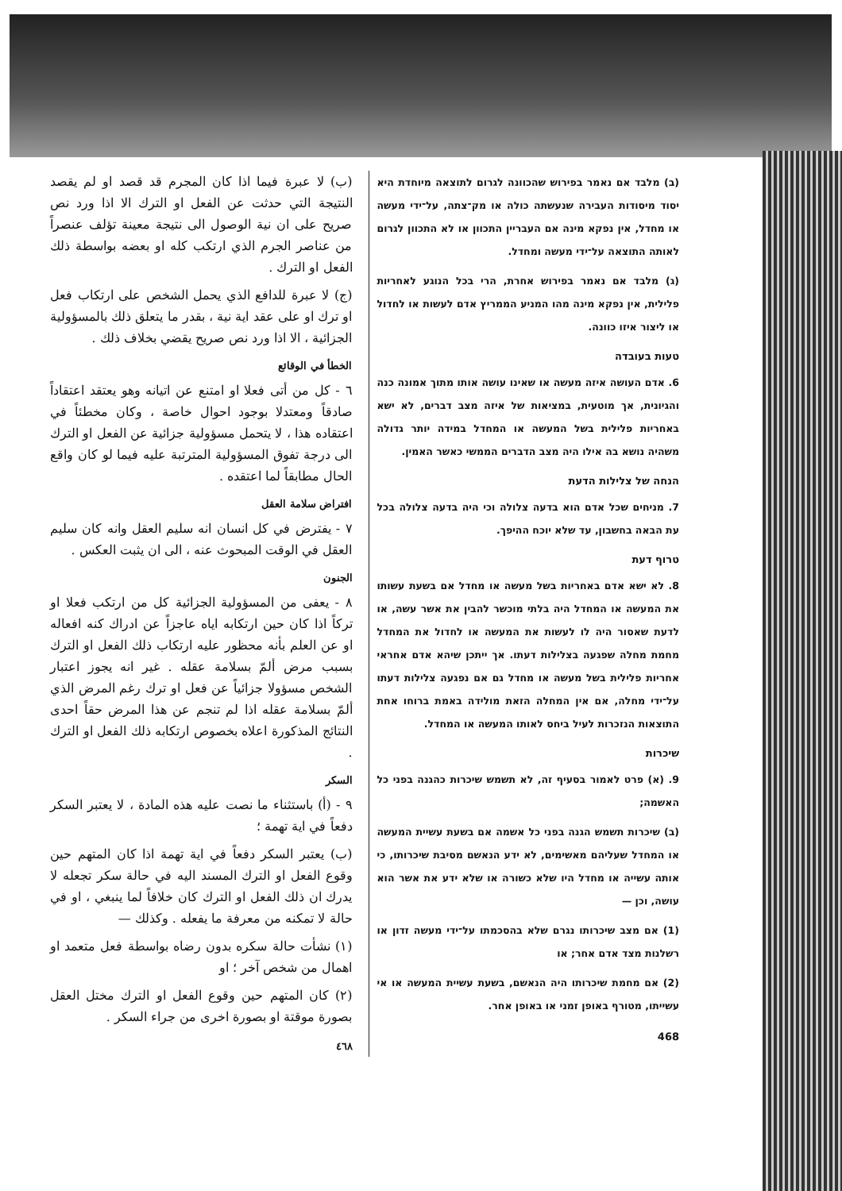(ב) מלבד אם נאמר בפירוש שהכוונה לגרום לתוצאה מיוחדת היא יסוד מיסודות העבירה שנעשתה כולה או מק־צתה, על־ידי מעשה או מחדל, אין נפקא מינה אם העבריין התכוון או לא התכוון לגרום לאותה התוצאה על־ידי מעשה ומחדל.
(ג) מלבד אם נאמר בפירוש אחרת, הרי בכל הנוגע לאחריות פלילית, אין נפקא מינה מהו המניע הממריץ אדם לעשות או לחדול או ליצור איזו כוונה.
טעות בעובדה
6. אדם העושה איזה מעשה או שאינו עושה אותו מתוך אמונה כנה והגיונית, אך מוטעית, במציאות של איזה מצב דברים, לא ישא באחריות פלילית בשל המעשה או המחדל במידה יותר גדולה משהיה נושא בה אילו היה מצב הדברים הממשי כאשר האמין.
הנחה של צלילות הדעת
7. מניחים שכל אדם הוא בדעה צלולה וכי היה בדעה צלולה בכל עת הבאה בחשבון, עד שלא יוכח ההיפך.
טרוף דעת
8. לא ישא אדם באחריות בשל מעשה או מחדל אם בשעת עשותו את המעשה או המחדל היה בלתי מוכשר להבין את אשר עשה, או לדעת שאסור היה לו לעשות את המעשה או לחדול את המחדל מחמת מחלה שפגעה בצלילות דעתו. אך ייתכן שיהא אדם אחראי אחריות פלילית בשל מעשה או מחדל גם אם נפגעה צלילות דעתו על־ידי מחלה, אם אין המחלה הזאת מולידה באמת ברוחו אחת התוצאות הנזכרות לעיל ביחס לאותו המעשה או המחדל.
שיכרות
9. (א) פרט לאמור בסעיף זה, לא תשמש שיכרות כהגנה בפני כל האשמה;
(ב) שיכרות תשמש הגנה בפני כל אשמה אם בשעת עשיית המעשה או המחדל שעליהם מאשימים, לא ידע הנאשם מסיבת שיכרותו, כי אותה עשייה או מחדל היו שלא כשורה או שלא ידע את אשר הוא עושה, וכן —
(1) אם מצב שיכרותו נגרם שלא בהסכמתו על־ידי מעשה זדון או רשלנות מצד אדם אחר; או
(2) אם מחמת שיכרותו היה הנאשם, בשעת עשיית המעשה או אי עשייתו, מטורף באופן זמני או באופן אחר.
468
(ب) لا عبرة فيما اذا كان المجرم قد قصد او لم يقصد النتيجة التي حدثت عن الفعل او الترك الا اذا ورد نص صريح على ان نية الوصول الى نتيجة معينة تؤلف عنصراً من عناصر الجرم الذي ارتكب كله او بعضه بواسطة ذلك الفعل او الترك .
(ج) لا عبرة للدافع الذي يحمل الشخص على ارتكاب فعل او ترك او على عقد اية نية ، بقدر ما يتعلق ذلك بالمسؤولية الجزائية ، الا اذا ورد نص صريح يقضي بخلاف ذلك .
الخطأ في الوقائع
٦ - كل من أتى فعلا او امتنع عن اتيانه وهو يعتقد اعتقاداً صادقاً ومعتدلا بوجود احوال خاصة ، وكان مخطئاً في اعتقاده هذا ، لا يتحمل مسؤولية جزائية عن الفعل او الترك الى درجة تفوق المسؤولية المترتبة عليه فيما لو كان واقع الحال مطابقاً لما اعتقده .
افتراض سلامة العقل
٧ - يفترض في كل انسان انه سليم العقل وانه كان سليم العقل في الوقت المبحوث عنه ، الى ان يثبت العكس .
الجنون
٨ - يعفى من المسؤولية الجزائية كل من ارتكب فعلا او تركاً اذا كان حين ارتكابه اياه عاجزاً عن ادراك كنه افعاله او عن العلم بأنه محظور عليه ارتكاب ذلك الفعل او الترك بسبب مرض ألمّ بسلامة عقله . غير انه يجوز اعتبار الشخص مسؤولا جزائياً عن فعل او ترك رغم المرض الذي ألمّ بسلامة عقله اذا لم تنجم عن هذا المرض حقاً احدى النتائج المذكورة اعلاه بخصوص ارتكابه ذلك الفعل او الترك .
السكر
٩ - (أ) باستثناء ما نصت عليه هذه المادة ، لا يعتبر السكر دفعاً في اية تهمة ؛
(ب) يعتبر السكر دفعاً في اية تهمة اذا كان المتهم حين وقوع الفعل او الترك المسند اليه في حالة سكر تجعله لا يدرك ان ذلك الفعل او الترك كان خلافاً لما ينبغي ، او في حالة لا تمكنه من معرفة ما يفعله . وكذلك —
(١) نشأت حالة سكره بدون رضاه بواسطة فعل متعمد او اهمال من شخص آخر ؛ او
(٢) كان المتهم حين وقوع الفعل او الترك مختل العقل بصورة موقتة او بصورة اخرى من جراء السكر .
٤٦٨